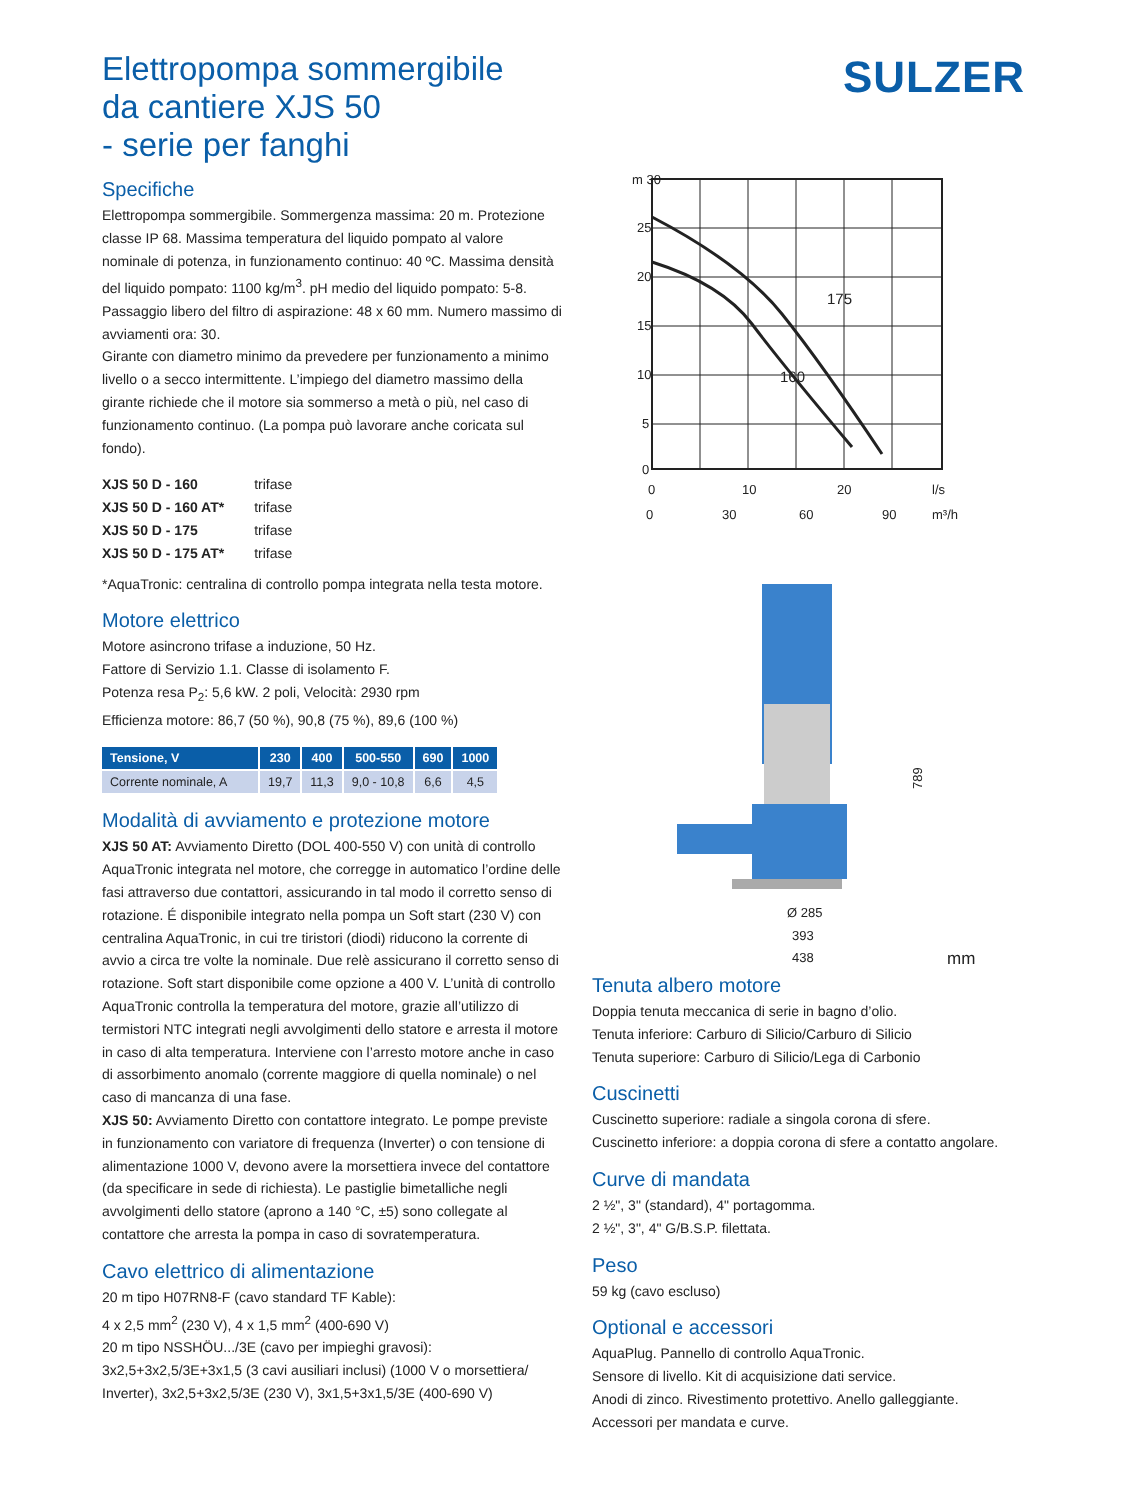SULZER
Elettropompa sommergibile
da cantiere XJS 50
- serie per fanghi
Specifiche
Elettropompa sommergibile. Sommergenza massima: 20 m. Protezione classe IP 68. Massima temperatura del liquido pompato al valore nominale di potenza, in funzionamento continuo: 40 ºC. Massima densità del liquido pompato: 1100 kg/m<sup>3</sup>. pH medio del liquido pompato: 5-8. Passaggio libero del filtro di aspirazione: 48 x 60 mm. Numero massimo di avviamenti ora: 30.
Girante con diametro minimo da prevedere per funzionamento a minimo livello o a secco intermittente. L’impiego del diametro massimo della girante richiede che il motore sia sommerso a metà o più, nel caso di funzionamento continuo. (La pompa può lavorare anche coricata sul fondo).
| XJS 50 D - 160 | trifase |
| XJS 50 D - 160 AT* | trifase |
| XJS 50 D - 175 | trifase |
| XJS 50 D - 175 AT* | trifase |
*AquaTronic: centralina di controllo pompa integrata nella testa motore.
Motore elettrico
Motore asincrono trifase a induzione, 50 Hz.
Fattore di Servizio 1.1. Classe di isolamento F.
Potenza resa P<sub>2</sub>: 5,6 kW. 2 poli, Velocità: 2930 rpm
Efficienza motore: 86,7 (50 %), 90,8 (75 %), 89,6 (100 %)
| Tensione, V | 230 | 400 | 500-550 | 690 | 1000 |
| --- | --- | --- | --- | --- | --- |
| Corrente nominale, A | 19,7 | 11,3 | 9,0 - 10,8 | 6,6 | 4,5 |
Modalità di avviamento e protezione motore
XJS 50 AT: Avviamento Diretto (DOL 400-550 V) con unità di controllo AquaTronic integrata nel motore, che corregge in automatico l’ordine delle fasi attraverso due contattori, assicurando in tal modo il corretto senso di rotazione. É disponibile integrato nella pompa un Soft start (230 V) con centralina AquaTronic, in cui tre tiristori (diodi) riducono la corrente di avvio a circa tre volte la nominale. Due relè assicurano il corretto senso di rotazione. Soft start disponibile come opzione a 400 V. L’unità di controllo AquaTronic controlla la temperatura del motore, grazie all’utilizzo di termistori NTC integrati negli avvolgimenti dello statore e arresta il motore in caso di alta temperatura. Interviene con l’arresto motore anche in caso di assorbimento anomalo (corrente maggiore di quella nominale) o nel caso di mancanza di una fase.
XJS 50: Avviamento Diretto con contattore integrato. Le pompe previste in funzionamento con variatore di frequenza (Inverter) o con tensione di alimentazione 1000 V, devono avere la morsettiera invece del contattore (da specificare in sede di richiesta). Le pastiglie bimetalliche negli avvolgimenti dello statore (aprono a 140 °C, ±5) sono collegate al contattore che arresta la pompa in caso di sovratemperatura.
Cavo elettrico di alimentazione
20 m tipo H07RN8-F (cavo standard TF Kable):
4 x 2,5 mm<sup>2</sup> (230 V), 4 x 1,5 mm<sup>2</sup> (400-690 V)
20 m tipo NSSHÖU.../3E (cavo per impieghi gravosi):
3x2,5+3x2,5/3E+3x1,5 (3 cavi ausiliari inclusi) (1000 V o morsettiera/ Inverter), 3x2,5+3x2,5/3E (230 V), 3x1,5+3x1,5/3E (400-690 V)
m 30
25
20
15
10
5
0
175
160
0
10
20
l/s
0
30
60
90
m³/h
Ø 285
393
438
789
mm
Tenuta albero motore
Doppia tenuta meccanica di serie in bagno d’olio.
Tenuta inferiore: Carburo di Silicio/Carburo di Silicio
Tenuta superiore: Carburo di Silicio/Lega di Carbonio
Cuscinetti
Cuscinetto superiore: radiale a singola corona di sfere.
Cuscinetto inferiore: a doppia corona di sfere a contatto angolare.
Curve di mandata
2 ½", 3" (standard), 4" portagomma.
2 ½", 3", 4" G/B.S.P. filettata.
Peso
59 kg (cavo escluso)
Optional e accessori
AquaPlug. Pannello di controllo AquaTronic.
Sensore di livello. Kit di acquisizione dati service.
Anodi di zinco. Rivestimento protettivo. Anello galleggiante.
Accessori per mandata e curve.